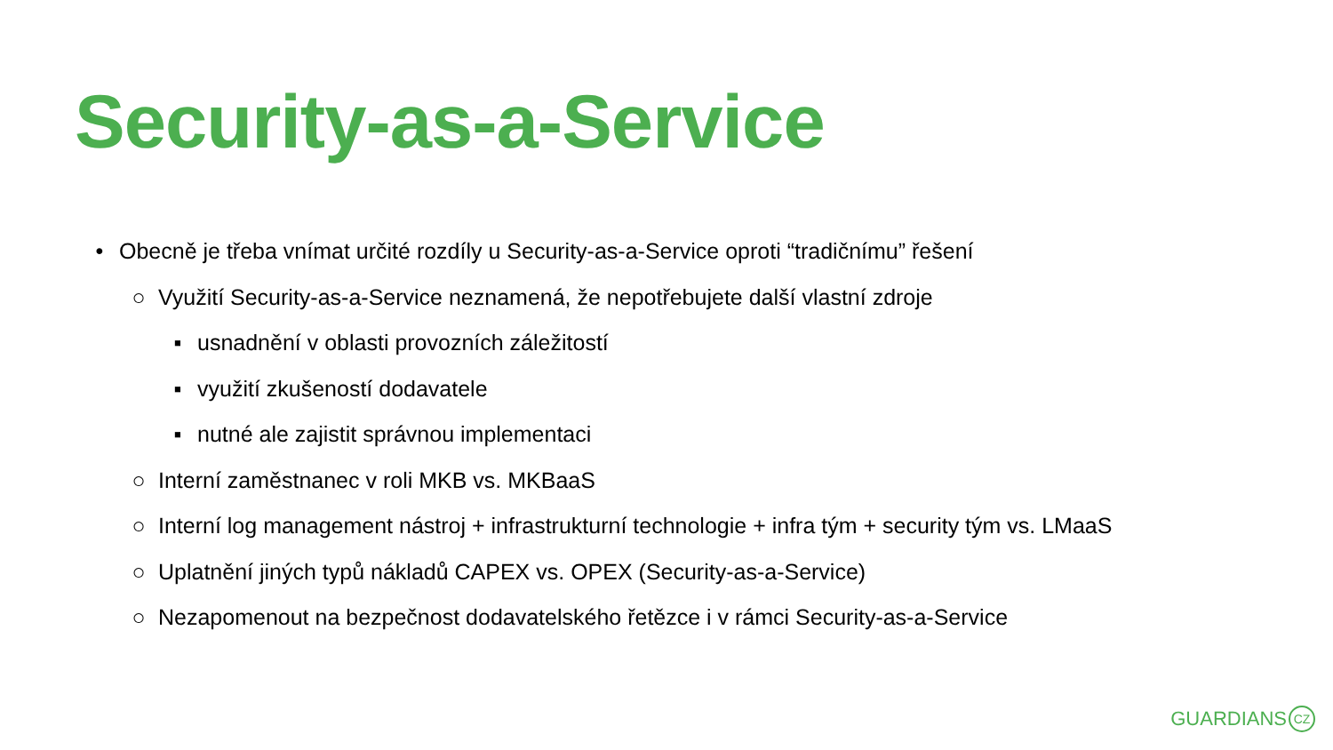Security-as-a-Service
• Obecně je třeba vnímat určité rozdíly u Security-as-a-Service oproti “tradičnímu” řešení
○ Využití Security-as-a-Service neznamená, že nepotřebujete další vlastní zdroje
▪ usnadnění v oblasti provozních záležitostí
▪ využití zkušeností dodavatele
▪ nutné ale zajistit správnou implementaci
○ Interní zaměstnanec v roli MKB vs. MKBaaS
○ Interní log management nástroj + infrastrukturní technologie + infra tým + security tým vs. LMaaS
○ Uplatnění jiných typů nákladů CAPEX vs. OPEX (Security-as-a-Service)
○ Nezapomenout na bezpečnost dodavatelského řetězce i v rámci Security-as-a-Service
GUARDIANS CZ